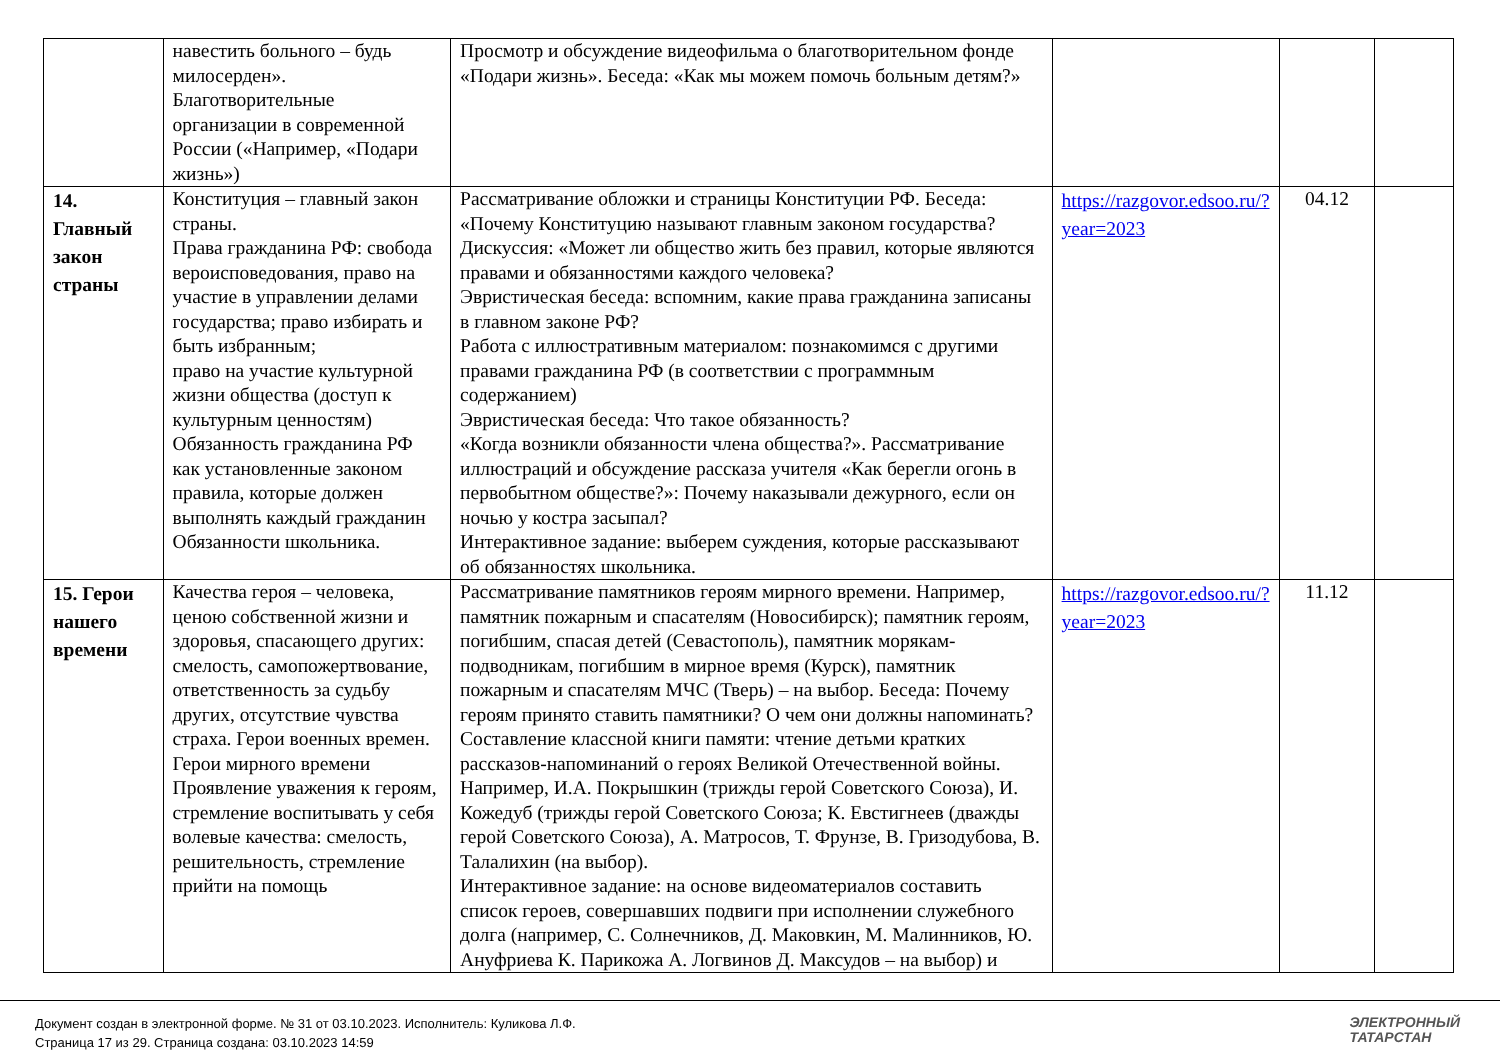| | навестить больного – будь милосерден». Благотворительные организации в современной России («Например, «Подари жизнь») | Просмотр и обсуждение видеофильма о благотворительном фонде «Подари жизнь». Беседа: «Как мы можем помочь больным детям?» | | | |
| 14. Главный закон страны | Конституция – главный закон страны. Права гражданина РФ: свобода вероисповедования, право на участие в управлении делами государства; право избирать и быть избранным; право на участие культурной жизни общества (доступ к культурным ценностям) Обязанность гражданина РФ как установленные законом правила, которые должен выполнять каждый гражданин Обязанности школьника. | Рассматривание обложки и страницы Конституции РФ. Беседа: «Почему Конституцию называют главным законом государства? Дискуссия: «Может ли общество жить без правил, которые являются правами и обязанностями каждого человека? Эвристическая беседа: вспомним, какие права гражданина записаны в главном законе РФ? Работа с иллюстративным материалом: познакомимся с другими правами гражданина РФ (в соответствии с программным содержанием) Эвристическая беседа: Что такое обязанность? «Когда возникли обязанности члена общества?». Рассматривание иллюстраций и обсуждение рассказа учителя «Как берегли огонь в первобытном обществе?»: Почему наказывали дежурного, если он ночью у костра засыпал? Интерактивное задание: выберем суждения, которые рассказывают об обязанностях школьника. | https://razgovor.edsoo.ru/?year=2023 | 04.12 | |
| 15. Герои нашего времени | Качества героя – человека, ценою собственной жизни и здоровья, спасающего других: смелость, самопожертвование, ответственность за судьбу других, отсутствие чувства страха. Герои военных времен. Герои мирного времени Проявление уважения к героям, стремление воспитывать у себя волевые качества: смелость, решительность, стремление прийти на помощь | Рассматривание памятников героям мирного времени. Например, памятник пожарным и спасателям (Новосибирск); памятник героям, погибшим, спасая детей (Севастополь), памятник морякам-подводникам, погибшим в мирное время (Курск), памятник пожарным и спасателям МЧС (Тверь) – на выбор. Беседа: Почему героям принято ставить памятники? О чем они должны напоминать? Составление классной книги памяти: чтение детьми кратких рассказов-напоминаний о героях Великой Отечественной войны. Например, И.А. Покрышкин (трижды герой Советского Союза), И. Кожедуб (трижды герой Советского Союза; К. Евстигнеев (дважды герой Советского Союза), А. Матросов, Т. Фрунзе, В. Гризодубова, В. Талалихин (на выбор). Интерактивное задание: на основе видеоматериалов составить список героев, совершавших подвиги при исполнении служебного долга (например, С. Солнечников, Д. Маковкин, М. Малинников, Ю. Ануфриева К. Парикожа А. Логвинов Д. Максудов – на выбор) и | https://razgovor.edsoo.ru/?year=2023 | 11.12 | |
Документ создан в электронной форме. № 31 от 03.10.2023. Исполнитель: Куликова Л.Ф.
Страница 17 из 29. Страница создана: 03.10.2023 14:59
ЭЛЕКТРОННЫЙ
ТАТАРСТАН